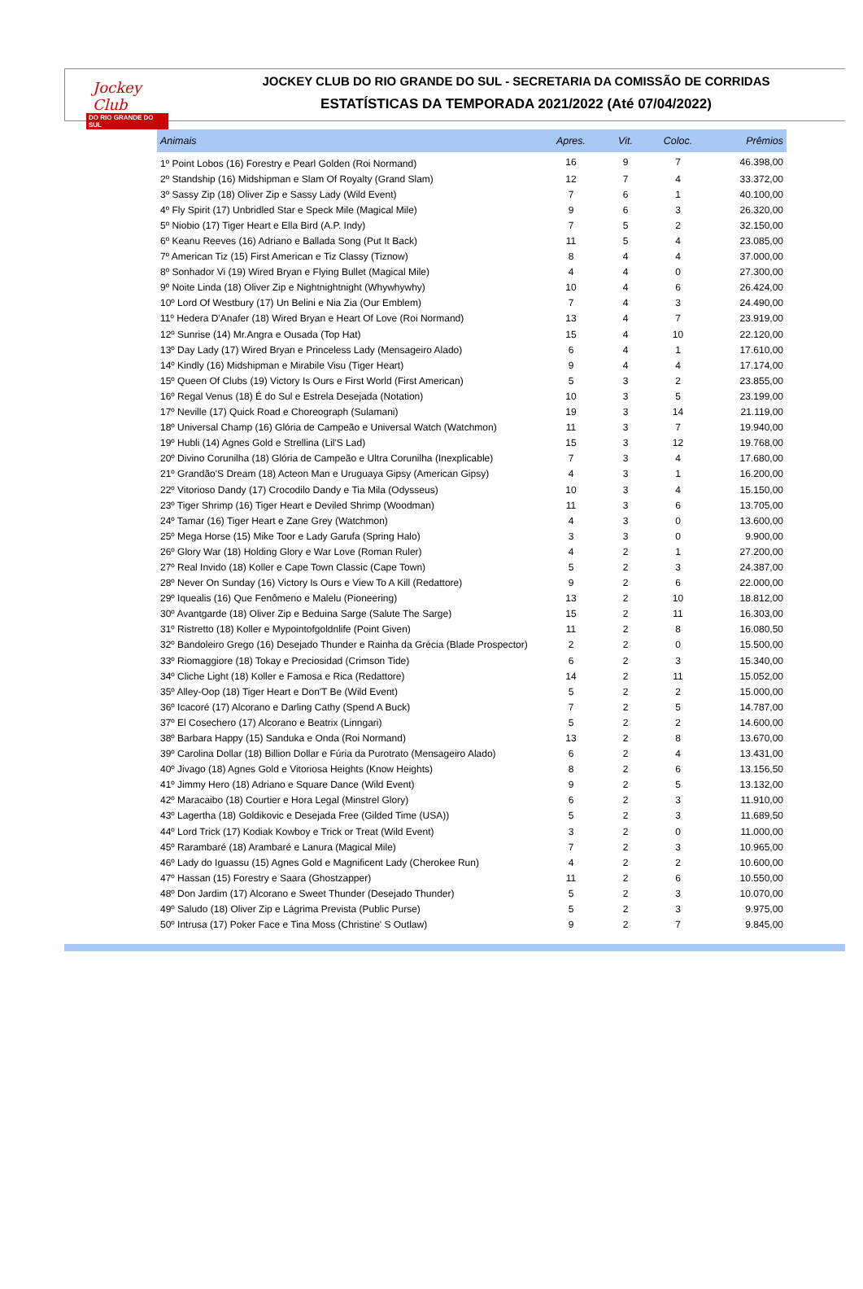Jockey Club
DO RIO GRANDE DO SUL
JOCKEY CLUB DO RIO GRANDE DO SUL - SECRETARIA DA COMISSÃO DE CORRIDAS
ESTATÍSTICAS DA TEMPORADA 2021/2022 (Até 07/04/2022)
| Animais | Apres. | Vit. | Coloc. | Prêmios |
| --- | --- | --- | --- | --- |
| 1º Point Lobos (16) Forestry e Pearl Golden (Roi Normand) | 16 | 9 | 7 | 46.398,00 |
| 2º Standship (16) Midshipman e Slam Of Royalty (Grand Slam) | 12 | 7 | 4 | 33.372,00 |
| 3º Sassy Zip (18) Oliver Zip e Sassy Lady (Wild Event) | 7 | 6 | 1 | 40.100,00 |
| 4º Fly Spirit (17) Unbridled Star e Speck Mile (Magical Mile) | 9 | 6 | 3 | 26.320,00 |
| 5º Niobio (17) Tiger Heart e Ella Bird (A.P. Indy) | 7 | 5 | 2 | 32.150,00 |
| 6º Keanu Reeves (16) Adriano e Ballada Song (Put It Back) | 11 | 5 | 4 | 23.085,00 |
| 7º American Tiz (15) First American e Tiz Classy (Tiznow) | 8 | 4 | 4 | 37.000,00 |
| 8º Sonhador Vi (19) Wired Bryan e Flying Bullet (Magical Mile) | 4 | 4 | 0 | 27.300,00 |
| 9º Noite Linda (18) Oliver Zip e Nightnightnight (Whywhywhy) | 10 | 4 | 6 | 26.424,00 |
| 10º Lord Of Westbury (17) Un Belini e Nia Zia (Our Emblem) | 7 | 4 | 3 | 24.490,00 |
| 11º Hedera D'Anafer (18) Wired Bryan e Heart Of Love (Roi Normand) | 13 | 4 | 7 | 23.919,00 |
| 12º Sunrise (14) Mr.Angra e Ousada (Top Hat) | 15 | 4 | 10 | 22.120,00 |
| 13º Day Lady (17) Wired Bryan e Princeless Lady (Mensageiro Alado) | 6 | 4 | 1 | 17.610,00 |
| 14º Kindly (16) Midshipman e Mirabile Visu (Tiger Heart) | 9 | 4 | 4 | 17.174,00 |
| 15º Queen Of Clubs (19) Victory Is Ours e First World (First American) | 5 | 3 | 2 | 23.855,00 |
| 16º Regal Venus (18) É do Sul e Estrela Desejada (Notation) | 10 | 3 | 5 | 23.199,00 |
| 17º Neville (17) Quick Road e Choreograph (Sulamani) | 19 | 3 | 14 | 21.119,00 |
| 18º Universal Champ (16) Glória de Campeão e Universal Watch (Watchmon) | 11 | 3 | 7 | 19.940,00 |
| 19º Hubli (14) Agnes Gold e Strellina (Lil'S Lad) | 15 | 3 | 12 | 19.768,00 |
| 20º Divino Corunilha (18) Glória de Campeão e Ultra Corunilha (Inexplicable) | 7 | 3 | 4 | 17.680,00 |
| 21º Grandão'S Dream (18) Acteon Man e Uruguaya Gipsy (American Gipsy) | 4 | 3 | 1 | 16.200,00 |
| 22º Vitorioso Dandy (17) Crocodilo Dandy e Tia Mila (Odysseus) | 10 | 3 | 4 | 15.150,00 |
| 23º Tiger Shrimp (16) Tiger Heart e Deviled Shrimp (Woodman) | 11 | 3 | 6 | 13.705,00 |
| 24º Tamar (16) Tiger Heart e Zane Grey (Watchmon) | 4 | 3 | 0 | 13.600,00 |
| 25º Mega Horse (15) Mike Toor e Lady Garufa (Spring Halo) | 3 | 3 | 0 | 9.900,00 |
| 26º Glory War (18) Holding Glory e War Love (Roman Ruler) | 4 | 2 | 1 | 27.200,00 |
| 27º Real Invido (18) Koller e Cape Town Classic (Cape Town) | 5 | 2 | 3 | 24.387,00 |
| 28º Never On Sunday (16) Victory Is Ours e View To A Kill (Redattore) | 9 | 2 | 6 | 22.000,00 |
| 29º Iquealis (16) Que Fenômeno e Malelu (Pioneering) | 13 | 2 | 10 | 18.812,00 |
| 30º Avantgarde (18) Oliver Zip e Beduina Sarge (Salute The Sarge) | 15 | 2 | 11 | 16.303,00 |
| 31º Ristretto (18) Koller e Mypointofgoldnlife (Point Given) | 11 | 2 | 8 | 16.080,50 |
| 32º Bandoleiro Grego (16) Desejado Thunder e Rainha da Grécia (Blade Prospector) | 2 | 2 | 0 | 15.500,00 |
| 33º Riomaggiore (18) Tokay e Preciosidad (Crimson Tide) | 6 | 2 | 3 | 15.340,00 |
| 34º Cliche Light (18) Koller e Famosa e Rica (Redattore) | 14 | 2 | 11 | 15.052,00 |
| 35º Alley-Oop (18) Tiger Heart e Don'T Be (Wild Event) | 5 | 2 | 2 | 15.000,00 |
| 36º Icacoré (17) Alcorano e Darling Cathy (Spend A Buck) | 7 | 2 | 5 | 14.787,00 |
| 37º El Cosechero (17) Alcorano e Beatrix (Linngari) | 5 | 2 | 2 | 14.600,00 |
| 38º Barbara Happy (15) Sanduka e Onda (Roi Normand) | 13 | 2 | 8 | 13.670,00 |
| 39º Carolina Dollar (18) Billion Dollar e Fúria da Purotrato (Mensageiro Alado) | 6 | 2 | 4 | 13.431,00 |
| 40º Jivago (18) Agnes Gold e Vitoriosa Heights (Know Heights) | 8 | 2 | 6 | 13.156,50 |
| 41º Jimmy Hero (18) Adriano e Square Dance (Wild Event) | 9 | 2 | 5 | 13.132,00 |
| 42º Maracaibo (18) Courtier e Hora Legal (Minstrel Glory) | 6 | 2 | 3 | 11.910,00 |
| 43º Lagertha (18) Goldikovic e Desejada Free (Gilded Time (USA)) | 5 | 2 | 3 | 11.689,50 |
| 44º Lord Trick (17) Kodiak Kowboy e Trick or Treat (Wild Event) | 3 | 2 | 0 | 11.000,00 |
| 45º Rarambaré (18) Arambaré e Lanura (Magical Mile) | 7 | 2 | 3 | 10.965,00 |
| 46º Lady do Iguassu (15) Agnes Gold e Magnificent Lady (Cherokee Run) | 4 | 2 | 2 | 10.600,00 |
| 47º Hassan (15) Forestry e Saara (Ghostzapper) | 11 | 2 | 6 | 10.550,00 |
| 48º Don Jardim (17) Alcorano e Sweet Thunder (Desejado Thunder) | 5 | 2 | 3 | 10.070,00 |
| 49º Saludo (18) Oliver Zip e Lágrima Prevista (Public Purse) | 5 | 2 | 3 | 9.975,00 |
| 50º Intrusa (17) Poker Face e Tina Moss (Christine' S Outlaw) | 9 | 2 | 7 | 9.845,00 |